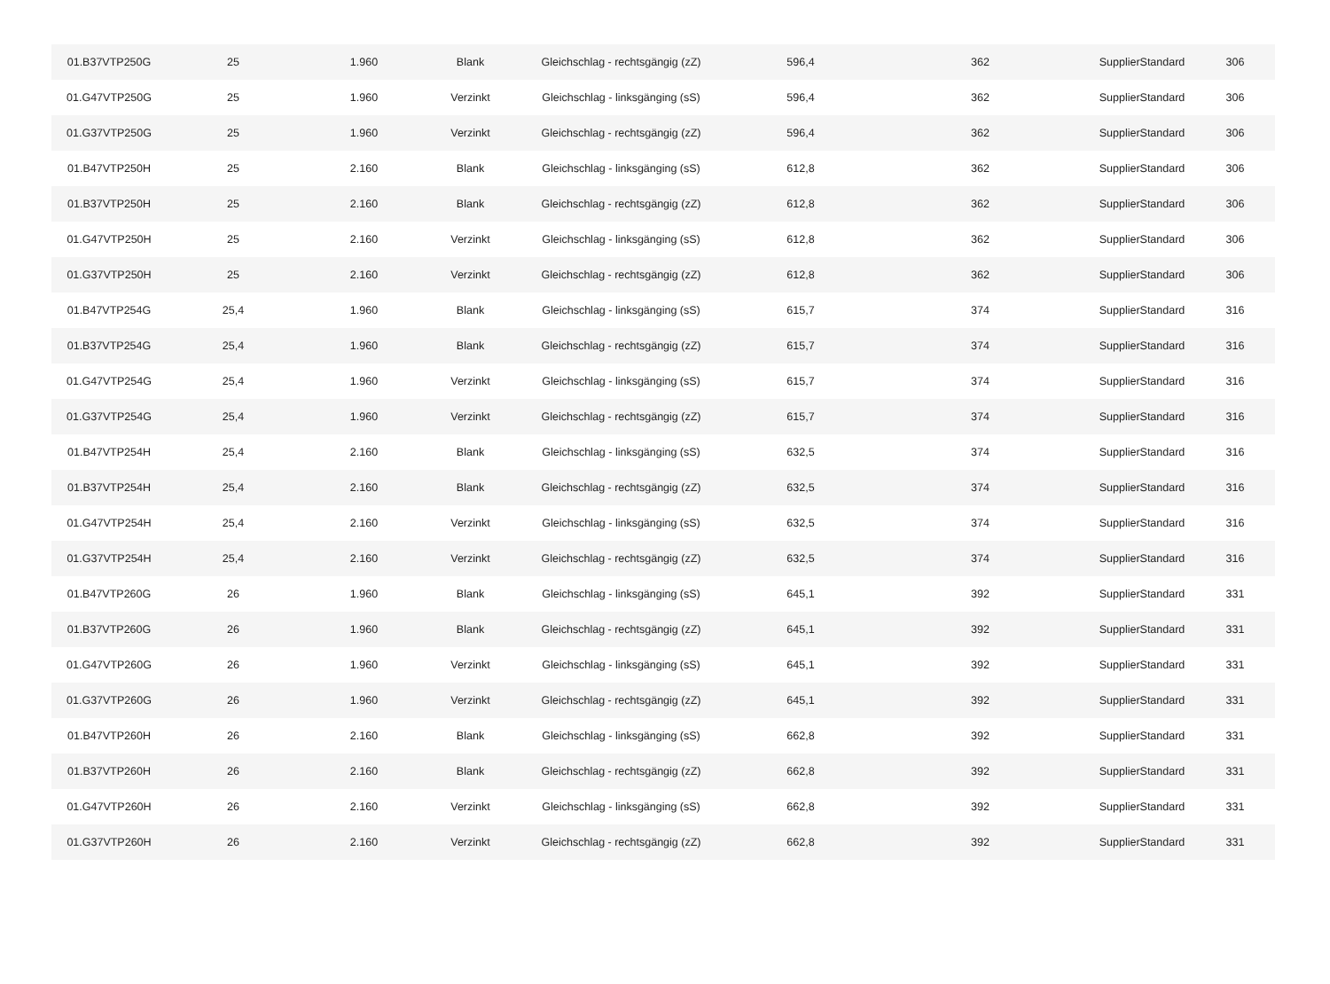| 01.B37VTP250G | 25 | 1.960 | Blank | Gleichschlag - rechtsgängig (zZ) | 596,4 | 362 | SupplierStandard | 306 |
| 01.G47VTP250G | 25 | 1.960 | Verzinkt | Gleichschlag - linksgänging (sS) | 596,4 | 362 | SupplierStandard | 306 |
| 01.G37VTP250G | 25 | 1.960 | Verzinkt | Gleichschlag - rechtsgängig (zZ) | 596,4 | 362 | SupplierStandard | 306 |
| 01.B47VTP250H | 25 | 2.160 | Blank | Gleichschlag - linksgänging (sS) | 612,8 | 362 | SupplierStandard | 306 |
| 01.B37VTP250H | 25 | 2.160 | Blank | Gleichschlag - rechtsgängig (zZ) | 612,8 | 362 | SupplierStandard | 306 |
| 01.G47VTP250H | 25 | 2.160 | Verzinkt | Gleichschlag - linksgänging (sS) | 612,8 | 362 | SupplierStandard | 306 |
| 01.G37VTP250H | 25 | 2.160 | Verzinkt | Gleichschlag - rechtsgängig (zZ) | 612,8 | 362 | SupplierStandard | 306 |
| 01.B47VTP254G | 25,4 | 1.960 | Blank | Gleichschlag - linksgänging (sS) | 615,7 | 374 | SupplierStandard | 316 |
| 01.B37VTP254G | 25,4 | 1.960 | Blank | Gleichschlag - rechtsgängig (zZ) | 615,7 | 374 | SupplierStandard | 316 |
| 01.G47VTP254G | 25,4 | 1.960 | Verzinkt | Gleichschlag - linksgänging (sS) | 615,7 | 374 | SupplierStandard | 316 |
| 01.G37VTP254G | 25,4 | 1.960 | Verzinkt | Gleichschlag - rechtsgängig (zZ) | 615,7 | 374 | SupplierStandard | 316 |
| 01.B47VTP254H | 25,4 | 2.160 | Blank | Gleichschlag - linksgänging (sS) | 632,5 | 374 | SupplierStandard | 316 |
| 01.B37VTP254H | 25,4 | 2.160 | Blank | Gleichschlag - rechtsgängig (zZ) | 632,5 | 374 | SupplierStandard | 316 |
| 01.G47VTP254H | 25,4 | 2.160 | Verzinkt | Gleichschlag - linksgänging (sS) | 632,5 | 374 | SupplierStandard | 316 |
| 01.G37VTP254H | 25,4 | 2.160 | Verzinkt | Gleichschlag - rechtsgängig (zZ) | 632,5 | 374 | SupplierStandard | 316 |
| 01.B47VTP260G | 26 | 1.960 | Blank | Gleichschlag - linksgänging (sS) | 645,1 | 392 | SupplierStandard | 331 |
| 01.B37VTP260G | 26 | 1.960 | Blank | Gleichschlag - rechtsgängig (zZ) | 645,1 | 392 | SupplierStandard | 331 |
| 01.G47VTP260G | 26 | 1.960 | Verzinkt | Gleichschlag - linksgänging (sS) | 645,1 | 392 | SupplierStandard | 331 |
| 01.G37VTP260G | 26 | 1.960 | Verzinkt | Gleichschlag - rechtsgängig (zZ) | 645,1 | 392 | SupplierStandard | 331 |
| 01.B47VTP260H | 26 | 2.160 | Blank | Gleichschlag - linksgänging (sS) | 662,8 | 392 | SupplierStandard | 331 |
| 01.B37VTP260H | 26 | 2.160 | Blank | Gleichschlag - rechtsgängig (zZ) | 662,8 | 392 | SupplierStandard | 331 |
| 01.G47VTP260H | 26 | 2.160 | Verzinkt | Gleichschlag - linksgänging (sS) | 662,8 | 392 | SupplierStandard | 331 |
| 01.G37VTP260H | 26 | 2.160 | Verzinkt | Gleichschlag - rechtsgängig (zZ) | 662,8 | 392 | SupplierStandard | 331 |